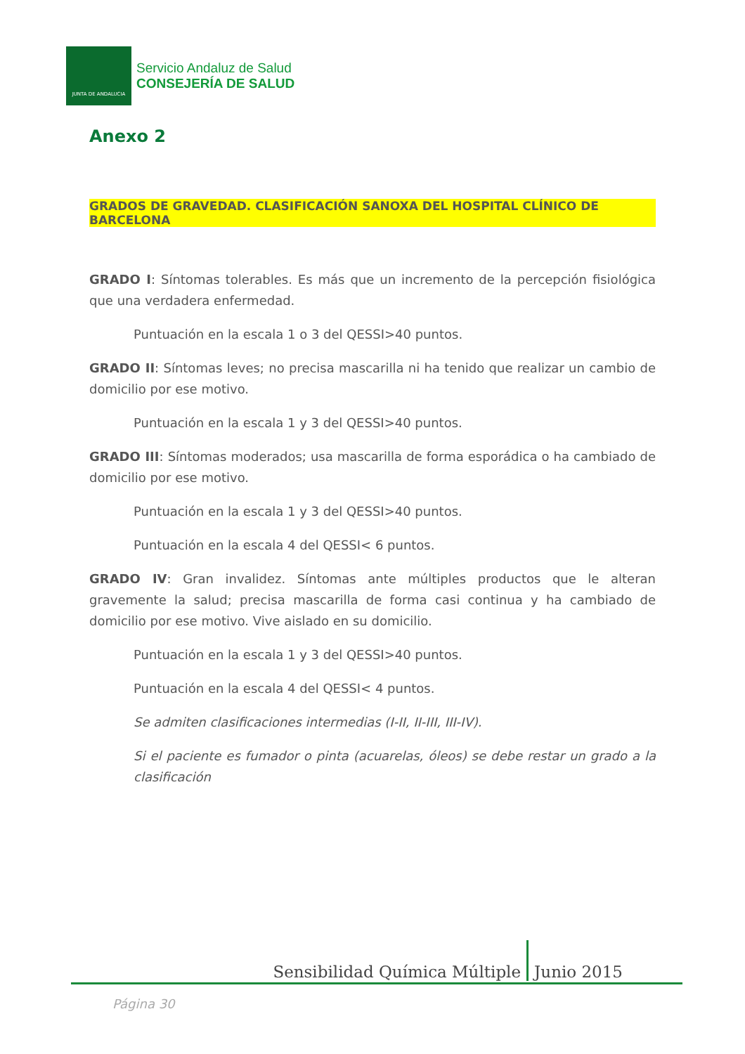JUNTA DE ANDALUCIA
Servicio Andaluz de Salud
CONSEJERÍA DE SALUD
Anexo 2
GRADOS DE GRAVEDAD. CLASIFICACIÓN SANOXA DEL HOSPITAL CLÍNICO DE BARCELONA
GRADO I: Síntomas tolerables. Es más que un incremento de la percepción fisiológica que una verdadera enfermedad.
Puntuación en la escala 1 o 3 del QESSI>40 puntos.
GRADO II: Síntomas leves; no precisa mascarilla ni ha tenido que realizar un cambio de domicilio por ese motivo.
Puntuación en la escala 1 y 3 del QESSI>40 puntos.
GRADO III: Síntomas moderados; usa mascarilla de forma esporádica o ha cambiado de domicilio por ese motivo.
Puntuación en la escala 1 y 3 del QESSI>40 puntos.
Puntuación en la escala 4 del QESSI< 6 puntos.
GRADO IV: Gran invalidez. Síntomas ante múltiples productos que le alteran gravemente la salud; precisa mascarilla de forma casi continua y ha cambiado de domicilio por ese motivo. Vive aislado en su domicilio.
Puntuación en la escala 1 y 3 del QESSI>40 puntos.
Puntuación en la escala 4 del QESSI< 4 puntos.
Se admiten clasificaciones intermedias (I-II, II-III, III-IV).
Si el paciente es fumador o pinta (acuarelas, óleos) se debe restar un grado a la clasificación
Sensibilidad Química Múltiple Junio 2015
Página 30